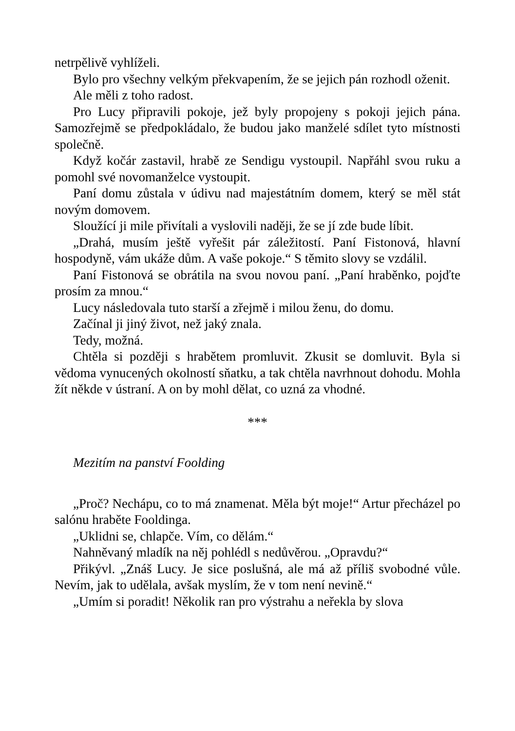netrpělivě vyhlíželi.
Bylo pro všechny velkým překvapením, že se jejich pán rozhodl oženit.
Ale měli z toho radost.
Pro Lucy připravili pokoje, jež byly propojeny s pokoji jejich pána. Samozřejmě se předpokládalo, že budou jako manželé sdílet tyto místnosti společně.
Když kočár zastavil, hrabě ze Sendigu vystoupil. Napřáhl svou ruku a pomohl své novomanželce vystoupit.
Paní domu zůstala v údivu nad majestátním domem, který se měl stát novým domovem.
Sloužící ji mile přivítali a vyslovili naději, že se jí zde bude líbit.
„Drahá, musím ještě vyřešit pár záležitostí. Paní Fistonová, hlavní hospodyně, vám ukáže dům. A vaše pokoje.“ S těmito slovy se vzdálil.
Paní Fistonová se obrátila na svou novou paní. „Paní hraběnko, pojďte prosím za mnou.“
Lucy následovala tuto starší a zřejmě i milou ženu, do domu.
Začínal ji jiný život, než jaký znala.
Tedy, možná.
Chtěla si později s hrabětem promluvit. Zkusit se domluvit. Byla si vědoma vynucených okolností sňatku, a tak chtěla navrhnout dohodu. Mohla žít někde v ústraní. A on by mohl dělat, co uzná za vhodné.
***
Mezitím na panství Foolding
„Proč? Nechápu, co to má znamenat. Měla být moje!“ Artur přecházel po salónu hraběte Fooldinga.
„Uklidni se, chlapče. Vím, co dělám.“
Nahněvaný mladík na něj pohlédl s nedůvěrou. „Opravdu?“
Přikývl. „Znáš Lucy. Je sice poslušná, ale má až příliš svobodné vůle. Nevím, jak to udělala, avšak myslím, že v tom není nevině.“
„Umím si poradit! Několik ran pro výstrahu a neřekla by slova